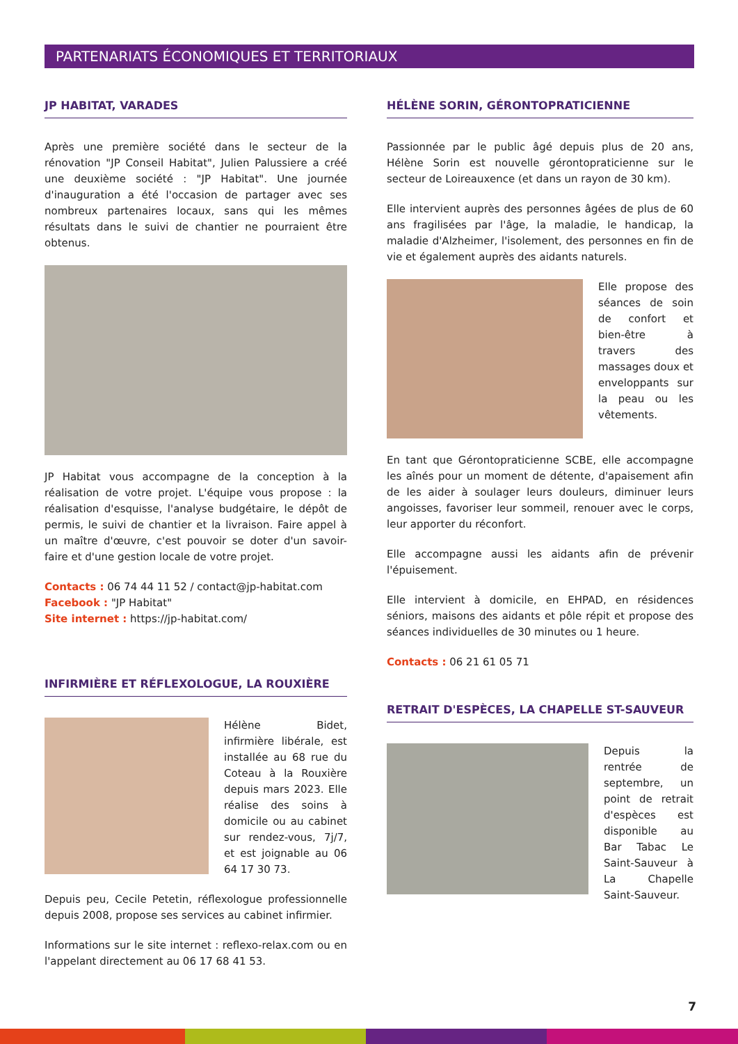PARTENARIATS ÉCONOMIQUES ET TERRITORIAUX
JP HABITAT, VARADES
Après une première société dans le secteur de la rénovation "JP Conseil Habitat", Julien Palussiere a créé une deuxième société : "JP Habitat". Une journée d'inauguration a été l'occasion de partager avec ses nombreux partenaires locaux, sans qui les mêmes résultats dans le suivi de chantier ne pourraient être obtenus.
JP Habitat vous accompagne de la conception à la réalisation de votre projet. L'équipe vous propose : la réalisation d'esquisse, l'analyse budgétaire, le dépôt de permis, le suivi de chantier et la livraison. Faire appel à un maître d'œuvre, c'est pouvoir se doter d'un savoir-faire et d'une gestion locale de votre projet.
Contacts : 06 74 44 11 52 / contact@jp-habitat.com
Facebook : "JP Habitat"
Site internet : https://jp-habitat.com/
INFIRMIÈRE ET RÉFLEXOLOGUE, LA ROUXIÈRE
Hélène Bidet, infirmière libérale, est installée au 68 rue du Coteau à la Rouxière depuis mars 2023. Elle réalise des soins à domicile ou au cabinet sur rendez-vous, 7j/7, et est joignable au 06 64 17 30 73.
Depuis peu, Cecile Petetin, réflexologue professionnelle depuis 2008, propose ses services au cabinet infirmier.
Informations sur le site internet : reflexo-relax.com ou en l'appelant directement au 06 17 68 41 53.
HÉLÈNE SORIN, GÉRONTOPRATICIENNE
Passionnée par le public âgé depuis plus de 20 ans, Hélène Sorin est nouvelle gérontopraticienne sur le secteur de Loireauxence (et dans un rayon de 30 km).
Elle intervient auprès des personnes âgées de plus de 60 ans fragilisées par l'âge, la maladie, le handicap, la maladie d'Alzheimer, l'isolement, des personnes en fin de vie et également auprès des aidants naturels.
Elle propose des séances de soin de confort et bien-être à travers des massages doux et enveloppants sur la peau ou les vêtements.
En tant que Gérontopraticienne SCBE, elle accompagne les aînés pour un moment de détente, d'apaisement afin de les aider à soulager leurs douleurs, diminuer leurs angoisses, favoriser leur sommeil, renouer avec le corps, leur apporter du réconfort.
Elle accompagne aussi les aidants afin de prévenir l'épuisement.
Elle intervient à domicile, en EHPAD, en résidences séniors, maisons des aidants et pôle répit et propose des séances individuelles de 30 minutes ou 1 heure.
Contacts : 06 21 61 05 71
RETRAIT D'ESPÈCES, LA CHAPELLE ST-SAUVEUR
Depuis la rentrée de septembre, un point de retrait d'espèces est disponible au Bar Tabac Le Saint-Sauveur à La Chapelle Saint-Sauveur.
7